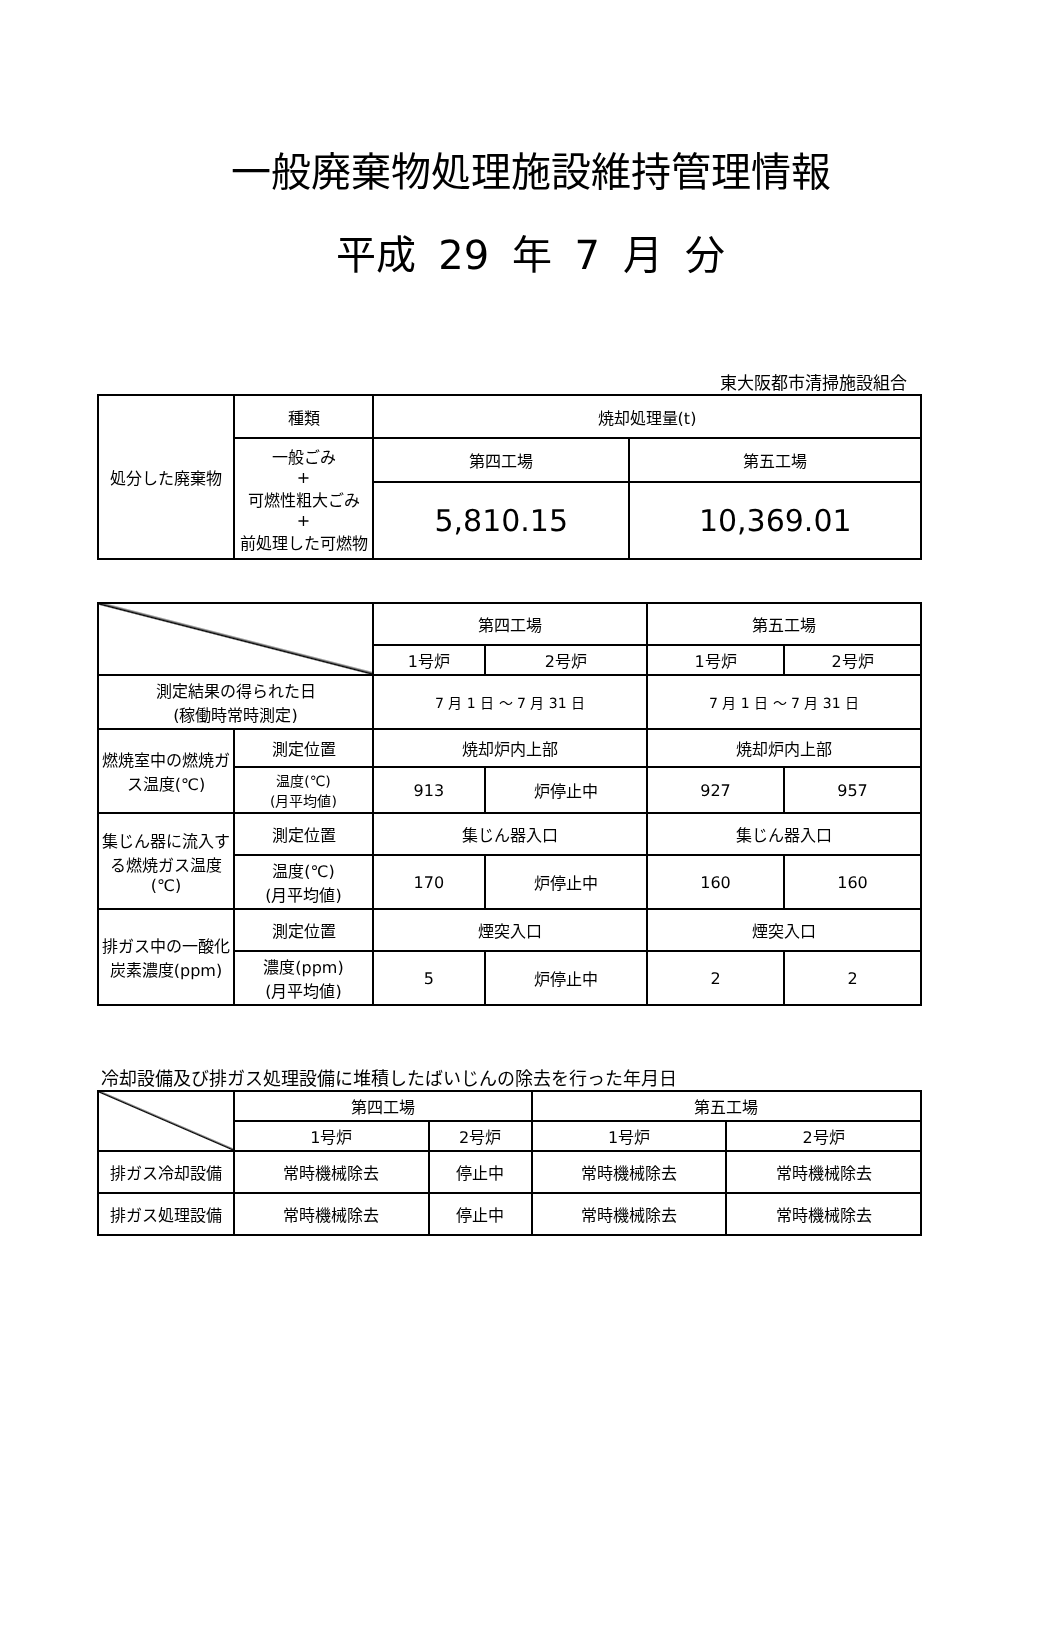一般廃棄物処理施設維持管理情報
平成 29 年 7 月 分
東大阪都市清掃施設組合
| 処分した廃棄物 | 種類 | 焼却処理量(t) | |
| | 一般ごみ + 可燃性粗大ごみ + 前処理した可燃物 | 第四工場 | 第五工場 |
| | | 5,810.15 | 10,369.01 |
| | | 第四工場 | | 第五工場 | |
| | | 1号炉 | 2号炉 | 1号炉 | 2号炉 |
| 測定結果の得られた日 (稼働時常時測定) | | 7 月 1 日 ～ 7 月 31 日 | | 7 月 1 日 ～ 7 月 31 日 | |
| 燃焼室中の燃焼ガス温度(℃) | 測定位置 | 焼却炉内上部 | | 焼却炉内上部 | |
| | 温度(℃) (月平均値) | 913 | 炉停止中 | 927 | 957 |
| 集じん器に流入する燃焼ガス温度(℃) | 測定位置 | 集じん器入口 | | 集じん器入口 | |
| | 温度(℃) (月平均値) | 170 | 炉停止中 | 160 | 160 |
| 排ガス中の一酸化炭素濃度(ppm) | 測定位置 | 煙突入口 | | 煙突入口 | |
| | 濃度(ppm) (月平均値) | 5 | 炉停止中 | 2 | 2 |
冷却設備及び排ガス処理設備に堆積したばいじんの除去を行った年月日
| | 第四工場 | | 第五工場 | |
| | 1号炉 | 2号炉 | 1号炉 | 2号炉 |
| 排ガス冷却設備 | 常時機械除去 | 停止中 | 常時機械除去 | 常時機械除去 |
| 排ガス処理設備 | 常時機械除去 | 停止中 | 常時機械除去 | 常時機械除去 |